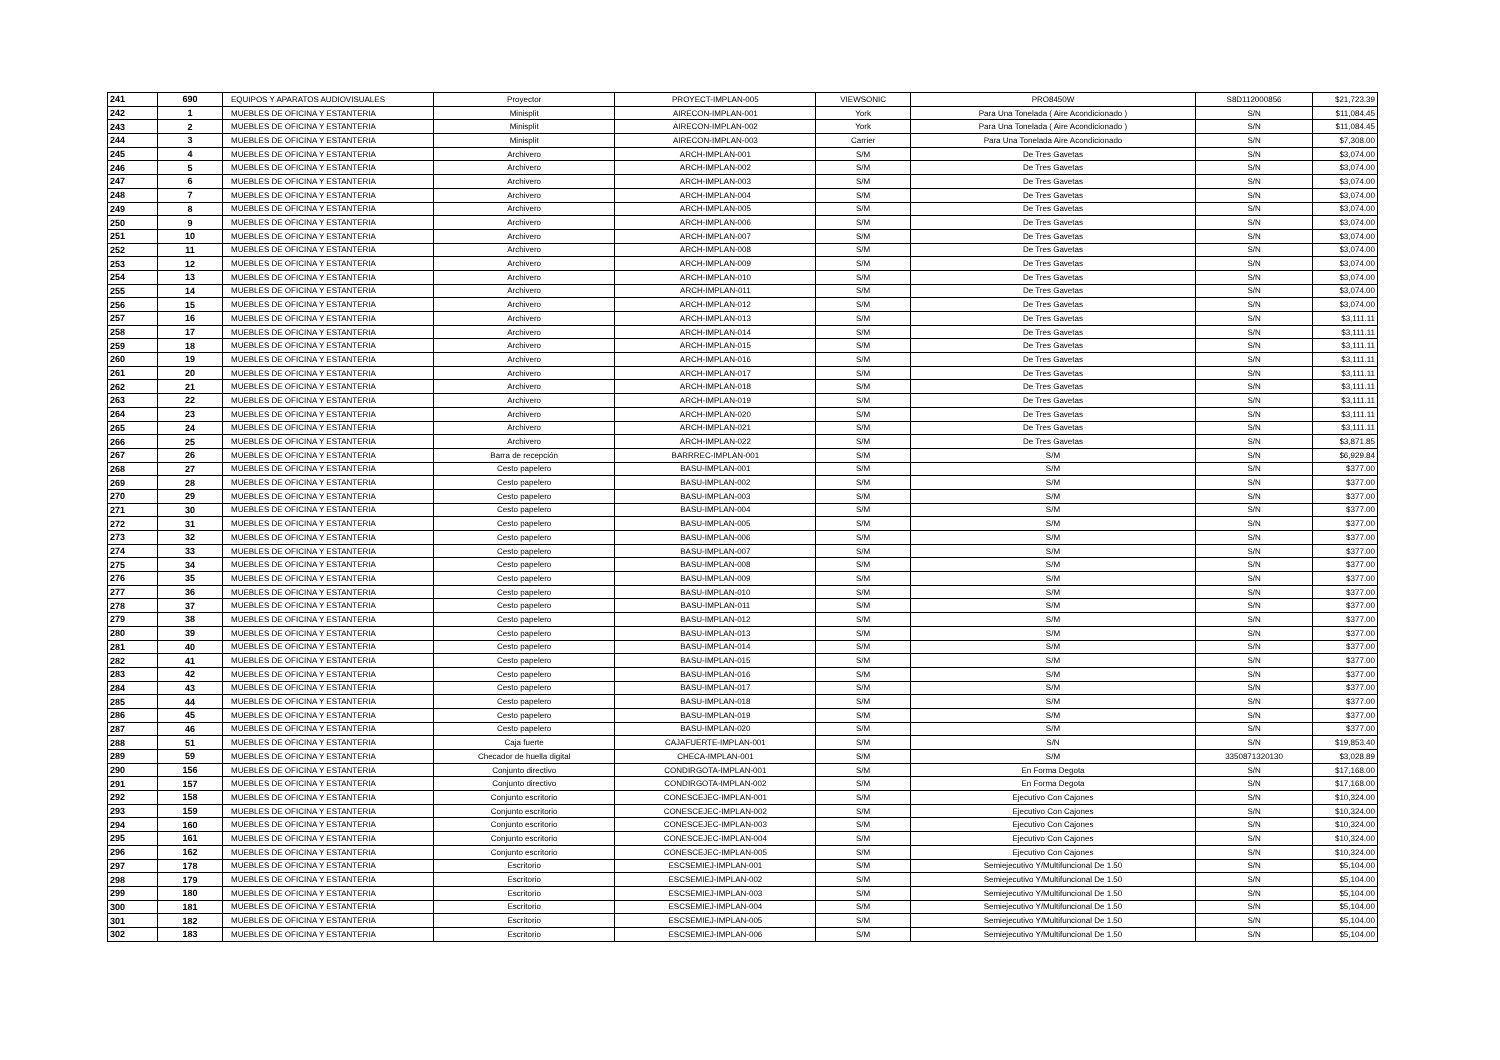| 241 | 690 | EQUIPOS Y APARATOS AUDIOVISUALES | Proyector | PROYECT-IMPLAN-005 | VIEWSONIC | PRO8450W | S8D112000856 | $21,723.39 |
| 242 | 1 | MUEBLES DE OFICINA Y ESTANTERIA | Minisplit | AIRECON-IMPLAN-001 | York | Para Una Tonelada ( Aire Acondicionado ) | S/N | $11,084.45 |
| 243 | 2 | MUEBLES DE OFICINA Y ESTANTERIA | Minisplit | AIRECON-IMPLAN-002 | York | Para Una Tonelada ( Aire Acondicionado ) | S/N | $11,084.45 |
| 244 | 3 | MUEBLES DE OFICINA Y ESTANTERIA | Minisplit | AIRECON-IMPLAN-003 | Carrier | Para Una Tonelada Aire Acondicionado | S/N | $7,308.00 |
| 245 | 4 | MUEBLES DE OFICINA Y ESTANTERIA | Archivero | ARCH-IMPLAN-001 | S/M | De Tres Gavetas | S/N | $3,074.00 |
| 246 | 5 | MUEBLES DE OFICINA Y ESTANTERIA | Archivero | ARCH-IMPLAN-002 | S/M | De Tres Gavetas | S/N | $3,074.00 |
| 247 | 6 | MUEBLES DE OFICINA Y ESTANTERIA | Archivero | ARCH-IMPLAN-003 | S/M | De Tres Gavetas | S/N | $3,074.00 |
| 248 | 7 | MUEBLES DE OFICINA Y ESTANTERIA | Archivero | ARCH-IMPLAN-004 | S/M | De Tres Gavetas | S/N | $3,074.00 |
| 249 | 8 | MUEBLES DE OFICINA Y ESTANTERIA | Archivero | ARCH-IMPLAN-005 | S/M | De Tres Gavetas | S/N | $3,074.00 |
| 250 | 9 | MUEBLES DE OFICINA Y ESTANTERIA | Archivero | ARCH-IMPLAN-006 | S/M | De Tres Gavetas | S/N | $3,074.00 |
| 251 | 10 | MUEBLES DE OFICINA Y ESTANTERIA | Archivero | ARCH-IMPLAN-007 | S/M | De Tres Gavetas | S/N | $3,074.00 |
| 252 | 11 | MUEBLES DE OFICINA Y ESTANTERIA | Archivero | ARCH-IMPLAN-008 | S/M | De Tres Gavetas | S/N | $3,074.00 |
| 253 | 12 | MUEBLES DE OFICINA Y ESTANTERIA | Archivero | ARCH-IMPLAN-009 | S/M | De Tres Gavetas | S/N | $3,074.00 |
| 254 | 13 | MUEBLES DE OFICINA Y ESTANTERIA | Archivero | ARCH-IMPLAN-010 | S/M | De Tres Gavetas | S/N | $3,074.00 |
| 255 | 14 | MUEBLES DE OFICINA Y ESTANTERIA | Archivero | ARCH-IMPLAN-011 | S/M | De Tres Gavetas | S/N | $3,074.00 |
| 256 | 15 | MUEBLES DE OFICINA Y ESTANTERIA | Archivero | ARCH-IMPLAN-012 | S/M | De Tres Gavetas | S/N | $3,074.00 |
| 257 | 16 | MUEBLES DE OFICINA Y ESTANTERIA | Archivero | ARCH-IMPLAN-013 | S/M | De Tres Gavetas | S/N | $3,111.11 |
| 258 | 17 | MUEBLES DE OFICINA Y ESTANTERIA | Archivero | ARCH-IMPLAN-014 | S/M | De Tres Gavetas | S/N | $3,111.11 |
| 259 | 18 | MUEBLES DE OFICINA Y ESTANTERIA | Archivero | ARCH-IMPLAN-015 | S/M | De Tres Gavetas | S/N | $3,111.11 |
| 260 | 19 | MUEBLES DE OFICINA Y ESTANTERIA | Archivero | ARCH-IMPLAN-016 | S/M | De Tres Gavetas | S/N | $3,111.11 |
| 261 | 20 | MUEBLES DE OFICINA Y ESTANTERIA | Archivero | ARCH-IMPLAN-017 | S/M | De Tres Gavetas | S/N | $3,111.11 |
| 262 | 21 | MUEBLES DE OFICINA Y ESTANTERIA | Archivero | ARCH-IMPLAN-018 | S/M | De Tres Gavetas | S/N | $3,111.11 |
| 263 | 22 | MUEBLES DE OFICINA Y ESTANTERIA | Archivero | ARCH-IMPLAN-019 | S/M | De Tres Gavetas | S/N | $3,111.11 |
| 264 | 23 | MUEBLES DE OFICINA Y ESTANTERIA | Archivero | ARCH-IMPLAN-020 | S/M | De Tres Gavetas | S/N | $3,111.11 |
| 265 | 24 | MUEBLES DE OFICINA Y ESTANTERIA | Archivero | ARCH-IMPLAN-021 | S/M | De Tres Gavetas | S/N | $3,111.11 |
| 266 | 25 | MUEBLES DE OFICINA Y ESTANTERIA | Archivero | ARCH-IMPLAN-022 | S/M | De Tres Gavetas | S/N | $3,871.85 |
| 267 | 26 | MUEBLES DE OFICINA Y ESTANTERIA | Barra de recepción | BARRREC-IMPLAN-001 | S/M | S/M | S/N | $6,929.84 |
| 268 | 27 | MUEBLES DE OFICINA Y ESTANTERIA | Cesto papelero | BASU-IMPLAN-001 | S/M | S/M | S/N | $377.00 |
| 269 | 28 | MUEBLES DE OFICINA Y ESTANTERIA | Cesto papelero | BASU-IMPLAN-002 | S/M | S/M | S/N | $377.00 |
| 270 | 29 | MUEBLES DE OFICINA Y ESTANTERIA | Cesto papelero | BASU-IMPLAN-003 | S/M | S/M | S/N | $377.00 |
| 271 | 30 | MUEBLES DE OFICINA Y ESTANTERIA | Cesto papelero | BASU-IMPLAN-004 | S/M | S/M | S/N | $377.00 |
| 272 | 31 | MUEBLES DE OFICINA Y ESTANTERIA | Cesto papelero | BASU-IMPLAN-005 | S/M | S/M | S/N | $377.00 |
| 273 | 32 | MUEBLES DE OFICINA Y ESTANTERIA | Cesto papelero | BASU-IMPLAN-006 | S/M | S/M | S/N | $377.00 |
| 274 | 33 | MUEBLES DE OFICINA Y ESTANTERIA | Cesto papelero | BASU-IMPLAN-007 | S/M | S/M | S/N | $377.00 |
| 275 | 34 | MUEBLES DE OFICINA Y ESTANTERIA | Cesto papelero | BASU-IMPLAN-008 | S/M | S/M | S/N | $377.00 |
| 276 | 35 | MUEBLES DE OFICINA Y ESTANTERIA | Cesto papelero | BASU-IMPLAN-009 | S/M | S/M | S/N | $377.00 |
| 277 | 36 | MUEBLES DE OFICINA Y ESTANTERIA | Cesto papelero | BASU-IMPLAN-010 | S/M | S/M | S/N | $377.00 |
| 278 | 37 | MUEBLES DE OFICINA Y ESTANTERIA | Cesto papelero | BASU-IMPLAN-011 | S/M | S/M | S/N | $377.00 |
| 279 | 38 | MUEBLES DE OFICINA Y ESTANTERIA | Cesto papelero | BASU-IMPLAN-012 | S/M | S/M | S/N | $377.00 |
| 280 | 39 | MUEBLES DE OFICINA Y ESTANTERIA | Cesto papelero | BASU-IMPLAN-013 | S/M | S/M | S/N | $377.00 |
| 281 | 40 | MUEBLES DE OFICINA Y ESTANTERIA | Cesto papelero | BASU-IMPLAN-014 | S/M | S/M | S/N | $377.00 |
| 282 | 41 | MUEBLES DE OFICINA Y ESTANTERIA | Cesto papelero | BASU-IMPLAN-015 | S/M | S/M | S/N | $377.00 |
| 283 | 42 | MUEBLES DE OFICINA Y ESTANTERIA | Cesto papelero | BASU-IMPLAN-016 | S/M | S/M | S/N | $377.00 |
| 284 | 43 | MUEBLES DE OFICINA Y ESTANTERIA | Cesto papelero | BASU-IMPLAN-017 | S/M | S/M | S/N | $377.00 |
| 285 | 44 | MUEBLES DE OFICINA Y ESTANTERIA | Cesto papelero | BASU-IMPLAN-018 | S/M | S/M | S/N | $377.00 |
| 286 | 45 | MUEBLES DE OFICINA Y ESTANTERIA | Cesto papelero | BASU-IMPLAN-019 | S/M | S/M | S/N | $377.00 |
| 287 | 46 | MUEBLES DE OFICINA Y ESTANTERIA | Cesto papelero | BASU-IMPLAN-020 | S/M | S/M | S/N | $377.00 |
| 288 | 51 | MUEBLES DE OFICINA Y ESTANTERIA | Caja fuerte | CAJAFUERTE-IMPLAN-001 | S/M | S/N | S/N | $19,853.40 |
| 289 | 59 | MUEBLES DE OFICINA Y ESTANTERIA | Checador de huella digital | CHECA-IMPLAN-001 | S/M | S/M | 3350871320130 | $3,028.89 |
| 290 | 156 | MUEBLES DE OFICINA Y ESTANTERIA | Conjunto directivo | CONDIRGOTA-IMPLAN-001 | S/M | En Forma Degota | S/N | $17,168.00 |
| 291 | 157 | MUEBLES DE OFICINA Y ESTANTERIA | Conjunto directivo | CONDIRGOTA-IMPLAN-002 | S/M | En Forma Degota | S/N | $17,168.00 |
| 292 | 158 | MUEBLES DE OFICINA Y ESTANTERIA | Conjunto escritorio | CONESCEJEC-IMPLAN-001 | S/M | Ejecutivo Con Cajones | S/N | $10,324.00 |
| 293 | 159 | MUEBLES DE OFICINA Y ESTANTERIA | Conjunto escritorio | CONESCEJEC-IMPLAN-002 | S/M | Ejecutivo Con Cajones | S/N | $10,324.00 |
| 294 | 160 | MUEBLES DE OFICINA Y ESTANTERIA | Conjunto escritorio | CONESCEJEC-IMPLAN-003 | S/M | Ejecutivo Con Cajones | S/N | $10,324.00 |
| 295 | 161 | MUEBLES DE OFICINA Y ESTANTERIA | Conjunto escritorio | CONESCEJEC-IMPLAN-004 | S/M | Ejecutivo Con Cajones | S/N | $10,324.00 |
| 296 | 162 | MUEBLES DE OFICINA Y ESTANTERIA | Conjunto escritorio | CONESCEJEC-IMPLAN-005 | S/M | Ejecutivo Con Cajones | S/N | $10,324.00 |
| 297 | 178 | MUEBLES DE OFICINA Y ESTANTERIA | Escritorio | ESCSEMIEJ-IMPLAN-001 | S/M | Semiejecutivo Y/Multifuncional De 1.50 | S/N | $5,104.00 |
| 298 | 179 | MUEBLES DE OFICINA Y ESTANTERIA | Escritorio | ESCSEMIEJ-IMPLAN-002 | S/M | Semiejecutivo Y/Multifuncional De 1.50 | S/N | $5,104.00 |
| 299 | 180 | MUEBLES DE OFICINA Y ESTANTERIA | Escritorio | ESCSEMIEJ-IMPLAN-003 | S/M | Semiejecutivo Y/Multifuncional De 1.50 | S/N | $5,104.00 |
| 300 | 181 | MUEBLES DE OFICINA Y ESTANTERIA | Escritorio | ESCSEMIEJ-IMPLAN-004 | S/M | Semiejecutivo Y/Multifuncional De 1.50 | S/N | $5,104.00 |
| 301 | 182 | MUEBLES DE OFICINA Y ESTANTERIA | Escritorio | ESCSEMIEJ-IMPLAN-005 | S/M | Semiejecutivo Y/Multifuncional De 1.50 | S/N | $5,104.00 |
| 302 | 183 | MUEBLES DE OFICINA Y ESTANTERIA | Escritorio | ESCSEMIEJ-IMPLAN-006 | S/M | Semiejecutivo Y/Multifuncional De 1.50 | S/N | $5,104.00 |